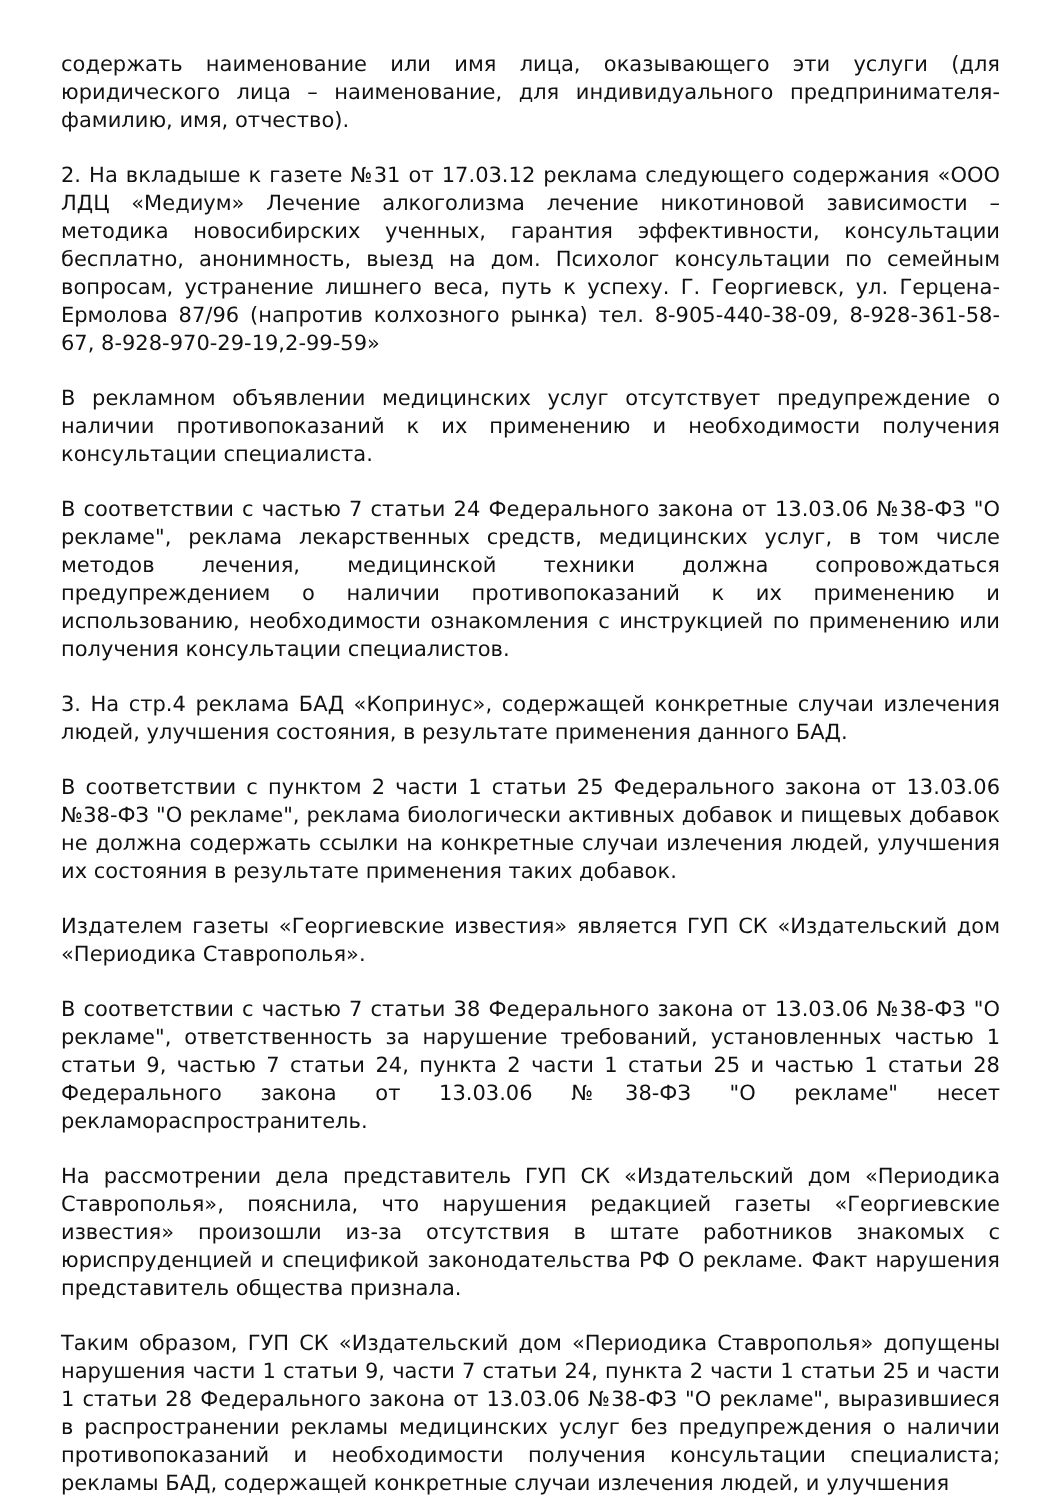содержать наименование или имя лица, оказывающего эти услуги (для юридического лица – наименование, для индивидуального предпринимателя- фамилию, имя, отчество).
2. На вкладыше к газете №31 от 17.03.12 реклама следующего содержания «ООО ЛДЦ «Медиум» Лечение алкоголизма лечение никотиновой зависимости – методика новосибирских ученных, гарантия эффективности, консультации бесплатно, анонимность, выезд на дом. Психолог консультации по семейным вопросам, устранение лишнего веса, путь к успеху. Г. Георгиевск, ул. Герцена-Ермолова 87/96 (напротив колхозного рынка) тел. 8-905-440-38-09, 8-928-361-58-67, 8-928-970-29-19,2-99-59»
В рекламном объявлении медицинских услуг отсутствует предупреждение о наличии противопоказаний к их применению и необходимости получения консультации специалиста.
В соответствии с частью 7 статьи 24 Федерального закона от 13.03.06 №38-ФЗ "О рекламе", реклама лекарственных средств, медицинских услуг, в том числе методов лечения, медицинской техники должна сопровождаться предупреждением о наличии противопоказаний к их применению и использованию, необходимости ознакомления с инструкцией по применению или получения консультации специалистов.
3. На стр.4 реклама БАД «Копринус», содержащей конкретные случаи излечения людей, улучшения состояния, в результате применения данного БАД.
В соответствии с пунктом 2 части 1 статьи 25 Федерального закона от 13.03.06 №38-ФЗ "О рекламе", реклама биологически активных добавок и пищевых добавок не должна содержать ссылки на конкретные случаи излечения людей, улучшения их состояния в результате применения таких добавок.
Издателем газеты «Георгиевские известия» является ГУП СК «Издательский дом «Периодика Ставрополья».
В соответствии с частью 7 статьи 38 Федерального закона от 13.03.06 №38-ФЗ "О рекламе", ответственность за нарушение требований, установленных частью 1 статьи 9, частью 7 статьи 24, пункта 2 части 1 статьи 25 и частью 1 статьи 28 Федерального закона от 13.03.06 №38-ФЗ "О рекламе" несет рекламораспространитель.
На рассмотрении дела представитель ГУП СК «Издательский дом «Периодика Ставрополья», пояснила, что нарушения редакцией газеты «Георгиевские известия» произошли из-за отсутствия в штате работников знакомых с юриспруденцией и спецификой законодательства РФ О рекламе. Факт нарушения представитель общества признала.
Таким образом, ГУП СК «Издательский дом «Периодика Ставрополья» допущены нарушения части 1 статьи 9, части 7 статьи 24, пункта 2 части 1 статьи 25 и части 1 статьи 28 Федерального закона от 13.03.06 №38-ФЗ "О рекламе", выразившиеся в распространении рекламы медицинских услуг без предупреждения о наличии противопоказаний и необходимости получения консультации специалиста; рекламы БАД, содержащей конкретные случаи излечения людей, и улучшения